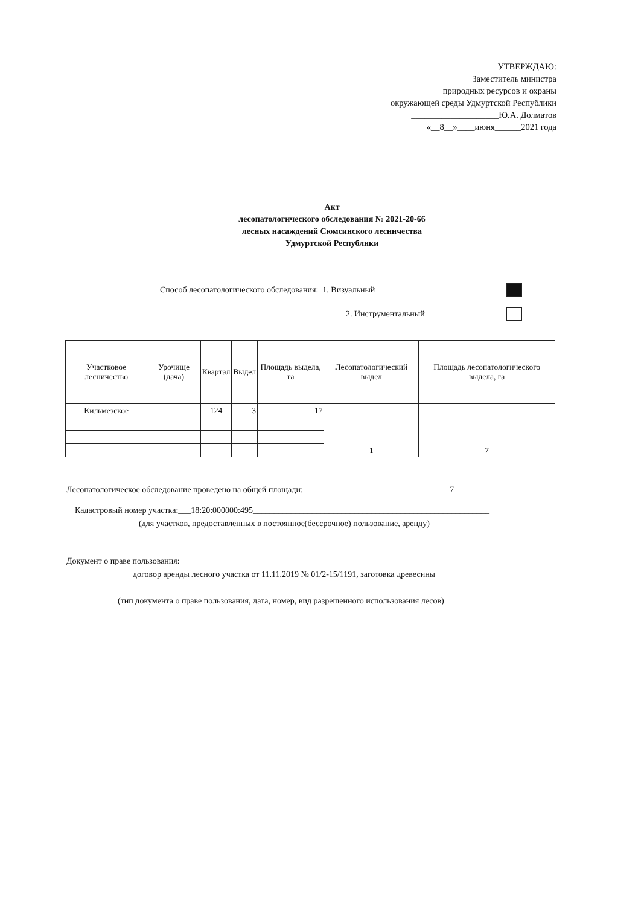УТВЕРЖДАЮ:
Заместитель министра
природных ресурсов и охраны
окружающей среды Удмуртской Республики
____________________Ю.А. Долматов
«__8__»____июня______2021 года
Акт
лесопатологического обследования № 2021-20-66
лесных насаждений Сюмсинского лесничества
Удмуртской Республики
Способ лесопатологического обследования: 1. Визуальный
2. Инструментальный
| Участковое лесничество | Урочище (дача) | Квартал | Выдел | Площадь выдела, га | Лесопатологический выдел | Площадь лесопатологического выдела, га |
| --- | --- | --- | --- | --- | --- | --- |
| Кильмезское | | 124 | 3 | 17 | 1 | 7 |
Лесопатологическое обследование проведено на общей площади: 7
Кадастровый номер участка:___18:20:000000:495________________________________________________________
(для участков, предоставленных в постоянное(бессрочное) пользование, аренду)
Документ о праве пользования:
договор аренды лесного участка от 11.11.2019 № 01/2-15/1191, заготовка древесины
_____________________________________________________________________________________
(тип документа о праве пользования, дата, номер, вид разрешенного использования лесов)